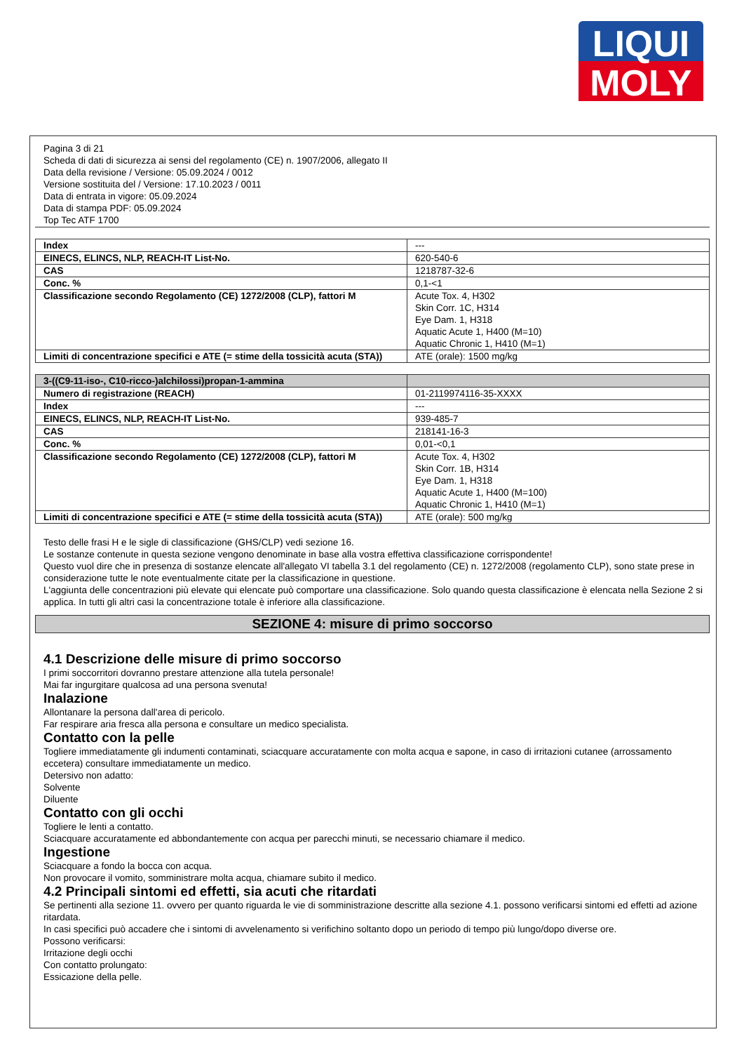LIQUI
MOLY
Pagina 3 di 21
Scheda di dati di sicurezza ai sensi del regolamento (CE) n. 1907/2006, allegato II
Data della revisione / Versione: 05.09.2024 / 0012
Versione sostituita del / Versione: 17.10.2023 / 0011
Data di entrata in vigore: 05.09.2024
Data di stampa PDF: 05.09.2024
Top Tec ATF 1700
| Index | --- |
| EINECS, ELINCS, NLP, REACH-IT List-No. | 620-540-6 |
| CAS | 1218787-32-6 |
| Conc. % | 0,1-<1 |
| Classificazione secondo Regolamento (CE) 1272/2008 (CLP), fattori M | Acute Tox. 4, H302 Skin Corr. 1C, H314 Eye Dam. 1, H318 Aquatic Acute 1, H400 (M=10) Aquatic Chronic 1, H410 (M=1) |
| Limiti di concentrazione specifici e ATE (= stime della tossicità acuta (STA)) | ATE (orale): 1500 mg/kg |
| 3-((C9-11-iso-, C10-ricco-)alchilossi)propan-1-ammina | |
| Numero di registrazione (REACH) | 01-2119974116-35-XXXX |
| Index | --- |
| EINECS, ELINCS, NLP, REACH-IT List-No. | 939-485-7 |
| CAS | 218141-16-3 |
| Conc. % | 0,01-<0,1 |
| Classificazione secondo Regolamento (CE) 1272/2008 (CLP), fattori M | Acute Tox. 4, H302 Skin Corr. 1B, H314 Eye Dam. 1, H318 Aquatic Acute 1, H400 (M=100) Aquatic Chronic 1, H410 (M=1) |
| Limiti di concentrazione specifici e ATE (= stime della tossicità acuta (STA)) | ATE (orale): 500 mg/kg |
Testo delle frasi H e le sigle di classificazione (GHS/CLP) vedi sezione 16.
Le sostanze contenute in questa sezione vengono denominate in base alla vostra effettiva classificazione corrispondente!
Questo vuol dire che in presenza di sostanze elencate all'allegato VI tabella 3.1 del regolamento (CE) n. 1272/2008 (regolamento CLP), sono state prese in considerazione tutte le note eventualmente citate per la classificazione in questione.
L'aggiunta delle concentrazioni più elevate qui elencate può comportare una classificazione. Solo quando questa classificazione è elencata nella Sezione 2 si applica. In tutti gli altri casi la concentrazione totale è inferiore alla classificazione.
SEZIONE 4: misure di primo soccorso
4.1 Descrizione delle misure di primo soccorso
I primi soccorritori dovranno prestare attenzione alla tutela personale!
Mai far ingurgitare qualcosa ad una persona svenuta!
Inalazione
Allontanare la persona dall'area di pericolo.
Far respirare aria fresca alla persona e consultare un medico specialista.
Contatto con la pelle
Togliere immediatamente gli indumenti contaminati, sciacquare accuratamente con molta acqua e sapone, in caso di irritazioni cutanee (arrossamento eccetera) consultare immediatamente un medico.
Detersivo non adatto:
Solvente
Diluente
Contatto con gli occhi
Togliere le lenti a contatto.
Sciacquare accuratamente ed abbondantemente con acqua per parecchi minuti, se necessario chiamare il medico.
Ingestione
Sciacquare a fondo la bocca con acqua.
Non provocare il vomito, somministrare molta acqua, chiamare subito il medico.
4.2 Principali sintomi ed effetti, sia acuti che ritardati
Se pertinenti alla sezione 11. ovvero per quanto riguarda le vie di somministrazione descritte alla sezione 4.1. possono verificarsi sintomi ed effetti ad azione ritardata.
In casi specifici può accadere che i sintomi di avvelenamento si verifichino soltanto dopo un periodo di tempo più lungo/dopo diverse ore.
Possono verificarsi:
Irritazione degli occhi
Con contatto prolungato:
Essicazione della pelle.